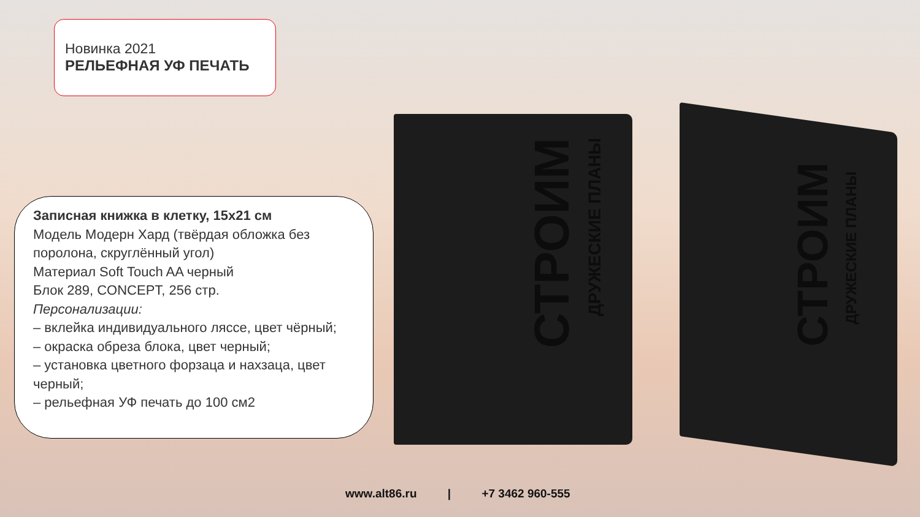Новинка 2021
РЕЛЬЕФНАЯ УФ ПЕЧАТЬ
Записная книжка в клетку, 15x21 см
Модель Модерн Хард (твёрдая обложка без поролона, скруглённый угол)
Материал Soft Touch AA черный
Блок 289, CONCEPT, 256 стр.
Персонализации:
– вклейка индивидуального ляссе, цвет чёрный;
– окраска обреза блока, цвет черный;
– установка цветного форзаца и нахзаца, цвет черный;
– рельефная УФ печать до 100 см2
СТРОИМ
ДРУЖЕСКИЕ ПЛАНЫ
СТРОИМ
ДРУЖЕСКИЕ ПЛАНЫ
www.alt86.ru | +7 3462 960-555